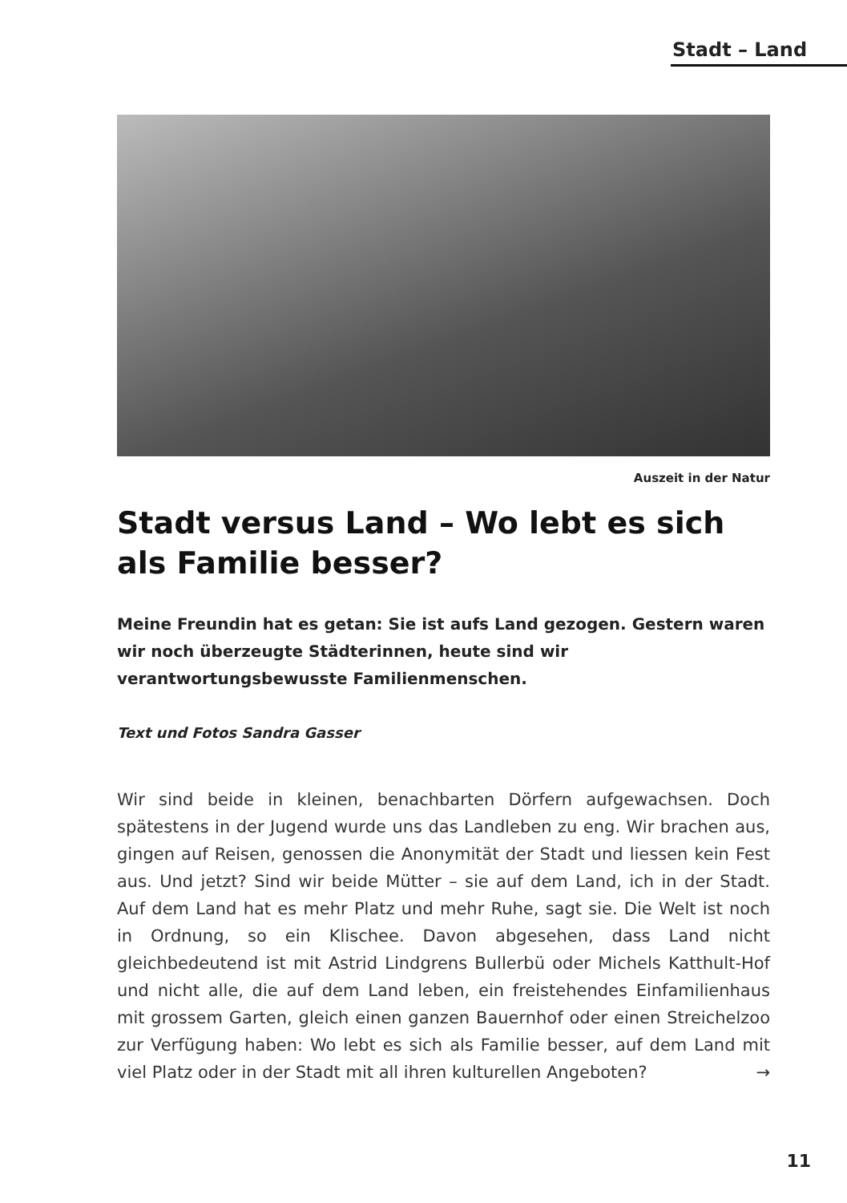Stadt – Land
Auszeit in der Natur
Stadt versus Land – Wo lebt es sich als Familie besser?
Meine Freundin hat es getan: Sie ist aufs Land gezogen. Gestern waren wir noch überzeugte Städterinnen, heute sind wir verantwortungsbewusste Familienmenschen.
Text und Fotos Sandra Gasser
Wir sind beide in kleinen, benachbarten Dörfern aufgewachsen. Doch spätestens in der Jugend wurde uns das Landleben zu eng. Wir brachen aus, gingen auf Reisen, genossen die Anonymität der Stadt und liessen kein Fest aus. Und jetzt? Sind wir beide Mütter – sie auf dem Land, ich in der Stadt. Auf dem Land hat es mehr Platz und mehr Ruhe, sagt sie. Die Welt ist noch in Ordnung, so ein Klischee. Davon abgesehen, dass Land nicht gleichbedeutend ist mit Astrid Lindgrens Bullerbü oder Michels Katthult-Hof und nicht alle, die auf dem Land leben, ein freistehendes Einfamilienhaus mit grossem Garten, gleich einen ganzen Bauernhof oder einen Streichelzoo zur Verfügung haben: Wo lebt es sich als Familie besser, auf dem Land mit viel Platz oder in der Stadt mit all ihren kulturellen Angeboten? →
11